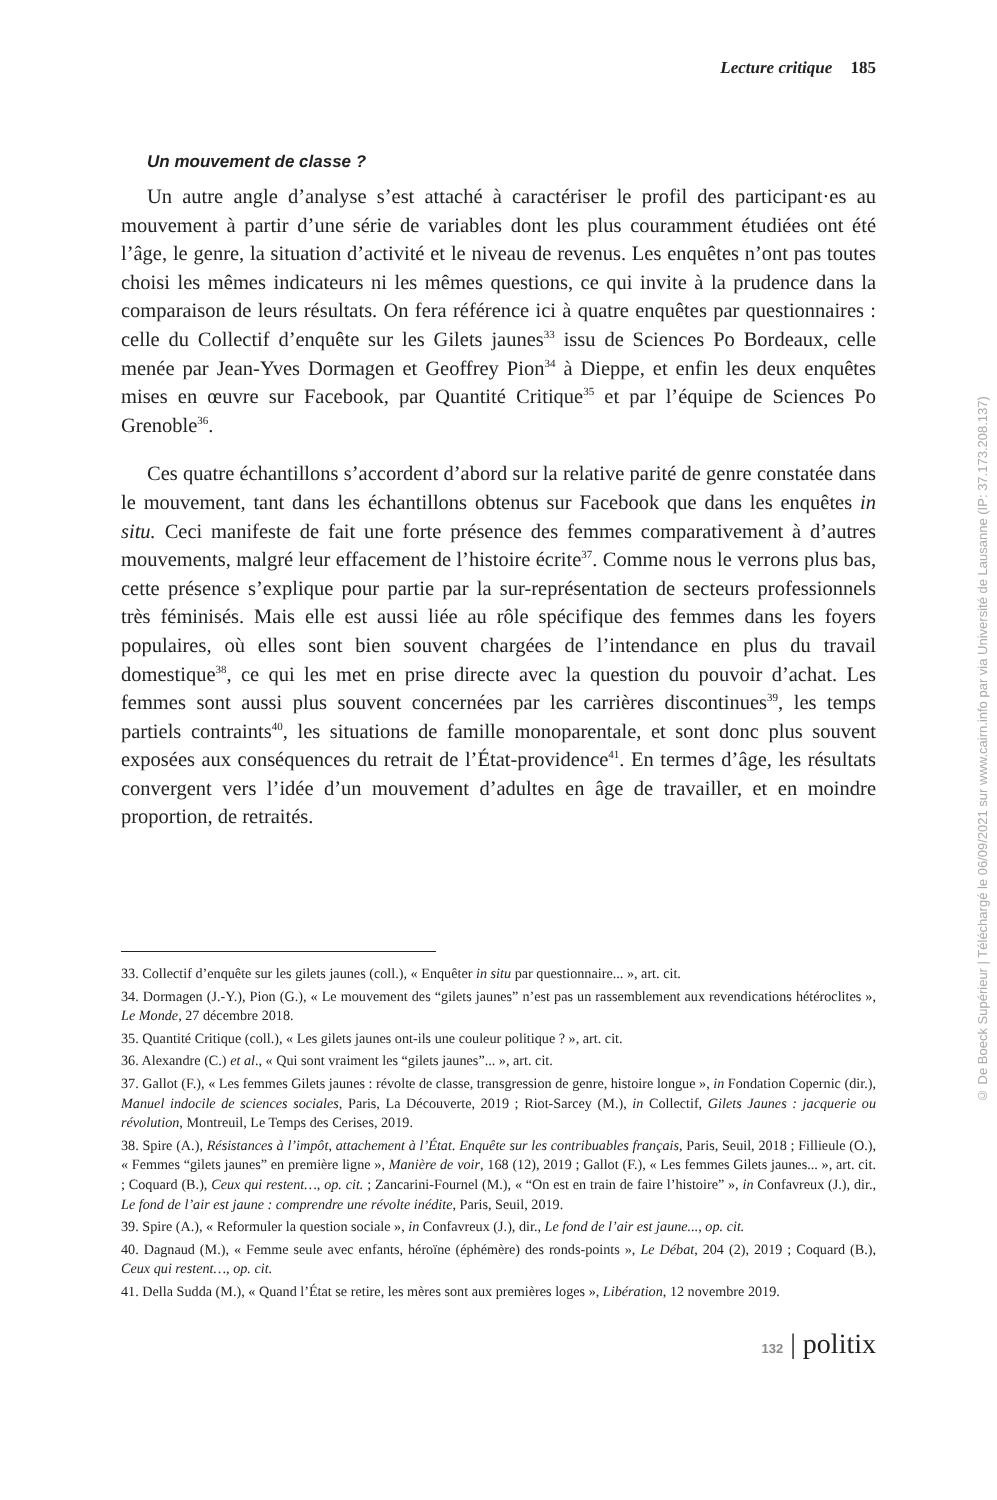Lecture critique 185
Un mouvement de classe ?
Un autre angle d’analyse s’est attaché à caractériser le profil des participant·es au mouvement à partir d’une série de variables dont les plus couramment étudiées ont été l’âge, le genre, la situation d’activité et le niveau de revenus. Les enquêtes n’ont pas toutes choisi les mêmes indicateurs ni les mêmes questions, ce qui invite à la prudence dans la comparaison de leurs résultats. On fera référence ici à quatre enquêtes par questionnaires : celle du Collectif d’enquête sur les Gilets jaunes<sup>33</sup> issu de Sciences Po Bordeaux, celle menée par Jean-Yves Dormagen et Geoffrey Pion<sup>34</sup> à Dieppe, et enfin les deux enquêtes mises en œuvre sur Facebook, par Quantité Critique<sup>35</sup> et par l’équipe de Sciences Po Grenoble<sup>36</sup>.
Ces quatre échantillons s’accordent d’abord sur la relative parité de genre constatée dans le mouvement, tant dans les échantillons obtenus sur Facebook que dans les enquêtes in situ. Ceci manifeste de fait une forte présence des femmes comparativement à d’autres mouvements, malgré leur effacement de l’histoire écrite<sup>37</sup>. Comme nous le verrons plus bas, cette présence s’explique pour partie par la sur-représentation de secteurs professionnels très féminisés. Mais elle est aussi liée au rôle spécifique des femmes dans les foyers populaires, où elles sont bien souvent chargées de l’intendance en plus du travail domestique<sup>38</sup>, ce qui les met en prise directe avec la question du pouvoir d’achat. Les femmes sont aussi plus souvent concernées par les carrières discontinues<sup>39</sup>, les temps partiels contraints<sup>40</sup>, les situations de famille monoparentale, et sont donc plus souvent exposées aux conséquences du retrait de l’État-providence<sup>41</sup>. En termes d’âge, les résultats convergent vers l’idée d’un mouvement d’adultes en âge de travailler, et en moindre proportion, de retraités.
33. Collectif d’enquête sur les gilets jaunes (coll.), « Enquêter in situ par questionnaire... », art. cit.
34. Dormagen (J.-Y.), Pion (G.), « Le mouvement des “gilets jaunes” n’est pas un rassemblement aux revendications hétéroclites », Le Monde, 27 décembre 2018.
35. Quantité Critique (coll.), « Les gilets jaunes ont-ils une couleur politique ? », art. cit.
36. Alexandre (C.) et al., « Qui sont vraiment les “gilets jaunes”... », art. cit.
37. Gallot (F.), « Les femmes Gilets jaunes : révolte de classe, transgression de genre, histoire longue », in Fondation Copernic (dir.), Manuel indocile de sciences sociales, Paris, La Découverte, 2019 ; Riot-Sarcey (M.), in Collectif, Gilets Jaunes : jacquerie ou révolution, Montreuil, Le Temps des Cerises, 2019.
38. Spire (A.), Résistances à l’impôt, attachement à l’État. Enquête sur les contribuables français, Paris, Seuil, 2018 ; Fillieule (O.), « Femmes “gilets jaunes” en première ligne », Manière de voir, 168 (12), 2019 ; Gallot (F.), « Les femmes Gilets jaunes... », art. cit. ; Coquard (B.), Ceux qui restent…, op. cit. ; Zancarini-Fournel (M.), « “On est en train de faire l’histoire” », in Confavreux (J.), dir., Le fond de l’air est jaune : comprendre une révolte inédite, Paris, Seuil, 2019.
39. Spire (A.), « Reformuler la question sociale », in Confavreux (J.), dir., Le fond de l’air est jaune..., op. cit.
40. Dagnaud (M.), « Femme seule avec enfants, héroïne (éphémère) des ronds-points », Le Débat, 204 (2), 2019 ; Coquard (B.), Ceux qui restent…, op. cit.
41. Della Sudda (M.), « Quand l’État se retire, les mères sont aux premières loges », Libération, 12 novembre 2019.
132 | politix
© De Boeck Supérieur | Téléchargé le 06/09/2021 sur www.cairn.info par via Université de Lausanne (IP: 37.173.208.137)